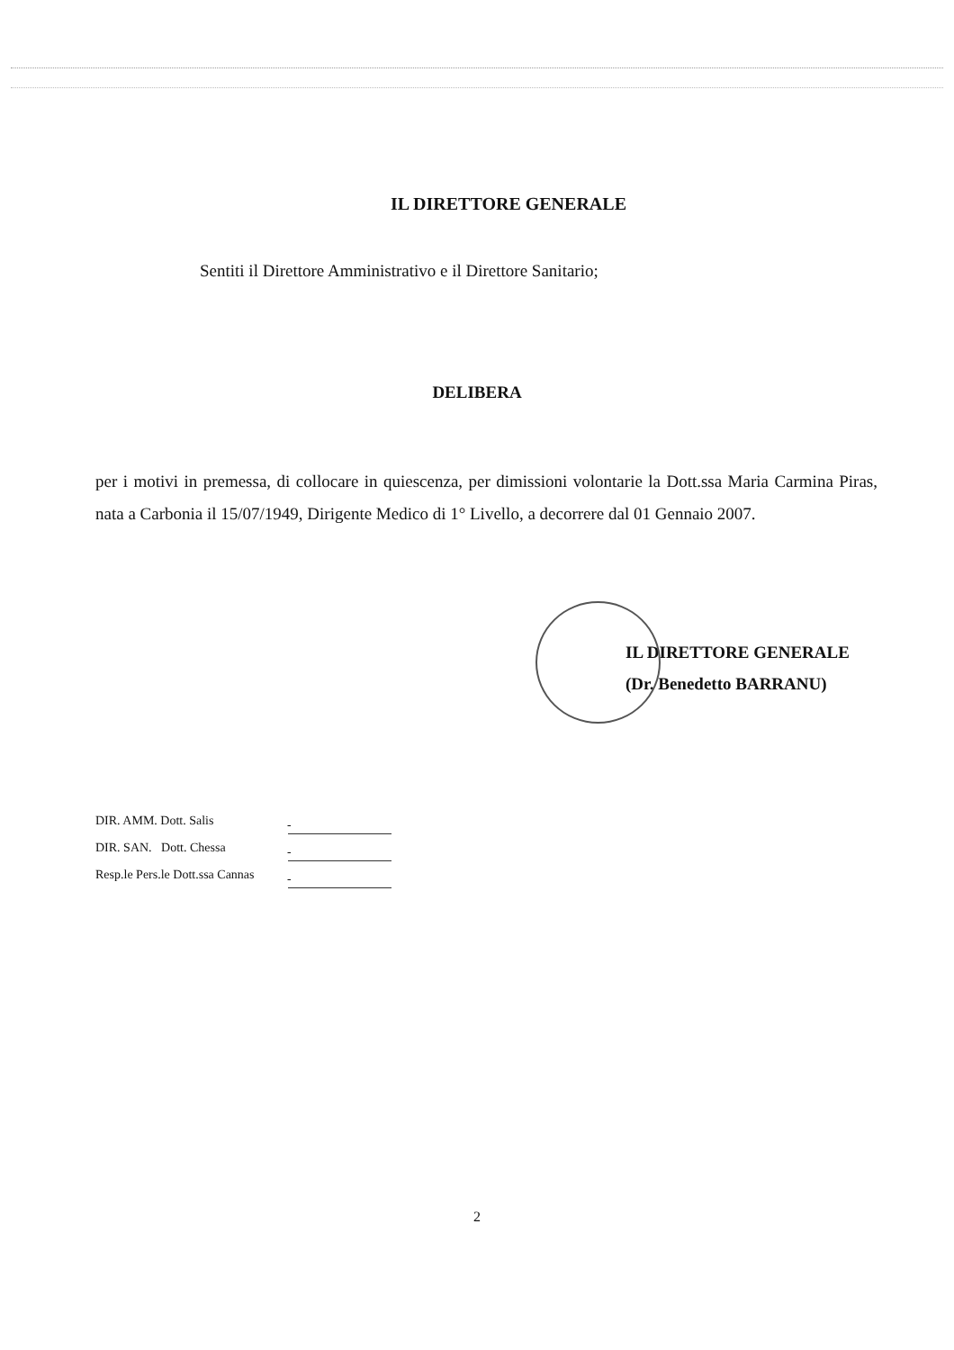IL DIRETTORE GENERALE
Sentiti il Direttore Amministrativo e il Direttore Sanitario;
DELIBERA
per i motivi in premessa, di collocare in quiescenza, per dimissioni volontarie la Dott.ssa Maria Carmina Piras, nata a Carbonia il 15/07/1949, Dirigente Medico di 1° Livello, a decorrere dal 01 Gennaio 2007.
IL DIRETTORE GENERALE
(Dr. Benedetto BARRANU)
DIR. AMM. Dott. Salis
DIR. SAN. Dott. Chessa
Resp.le Pers.le Dott.ssa Cannas
2